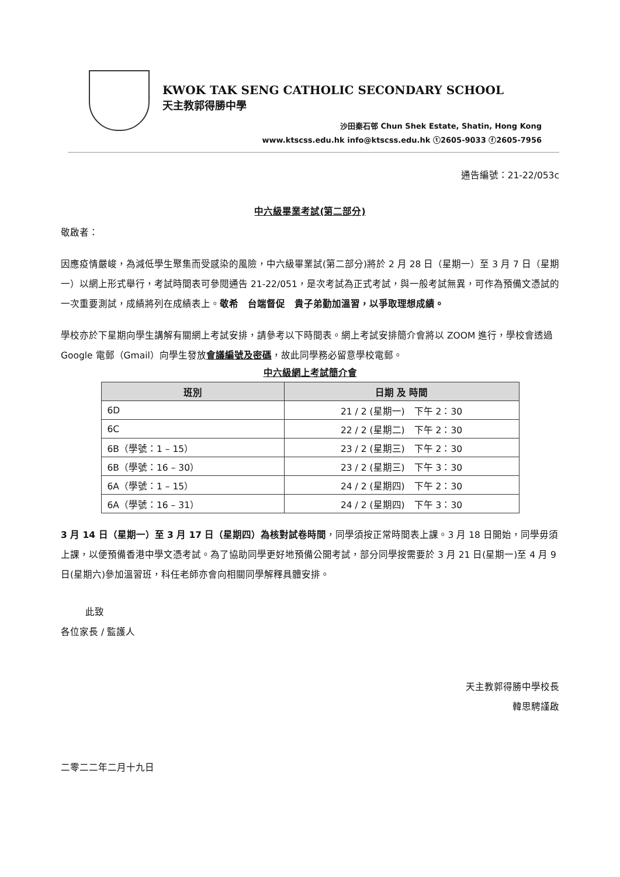KWOK TAK SENG CATHOLIC SECONDARY SCHOOL
天主教郭得勝中學
沙田秦石邨 Chun Shek Estate, Shatin, Hong Kong
www.ktscss.edu.hk info@ktscss.edu.hk ⓣ2605-9033 ⓕ2605-7956
通告編號：21-22/053c
中六級畢業考試(第二部分)
敬啟者：
因應疫情嚴峻，為減低學生聚集而受感染的風險，中六級畢業試(第二部分)將於 2 月 28 日（星期一）至 3 月 7 日（星期一）以網上形式舉行，考試時間表可參閱通告 21-22/051，是次考試為正式考試，與一般考試無異，可作為預備文憑試的一次重要測試，成績將列在成績表上。敬希　台端督促　貴子弟勤加溫習，以爭取理想成績。
學校亦於下星期向學生講解有關網上考試安排，請參考以下時間表。網上考試安排簡介會將以 ZOOM 進行，學校會透過 Google 電郵（Gmail）向學生發放會議編號及密碼，故此同學務必留意學校電郵。
中六級網上考試簡介會
| 班別 | 日期 及 時間 |
| --- | --- |
| 6D | 21 / 2 (星期一) 下午 2：30 |
| 6C | 22 / 2 (星期二) 下午 2：30 |
| 6B（學號：1 – 15） | 23 / 2 (星期三) 下午 2：30 |
| 6B（學號：16 – 30） | 23 / 2 (星期三) 下午 3：30 |
| 6A（學號：1 – 15） | 24 / 2 (星期四) 下午 2：30 |
| 6A（學號：16 – 31） | 24 / 2 (星期四) 下午 3：30 |
3 月 14 日（星期一）至 3 月 17 日（星期四）為核對試卷時間，同學須按正常時間表上課。3 月 18 日開始，同學毋須上課，以便預備香港中學文憑考試。為了協助同學更好地預備公開考試，部分同學按需要於 3 月 21 日(星期一)至 4 月 9 日(星期六)參加溫習班，科任老師亦會向相關同學解釋具體安排。
此致
各位家長 / 監護人
天主教郭得勝中學校長
韓思騁謹啟
二零二二年二月十九日